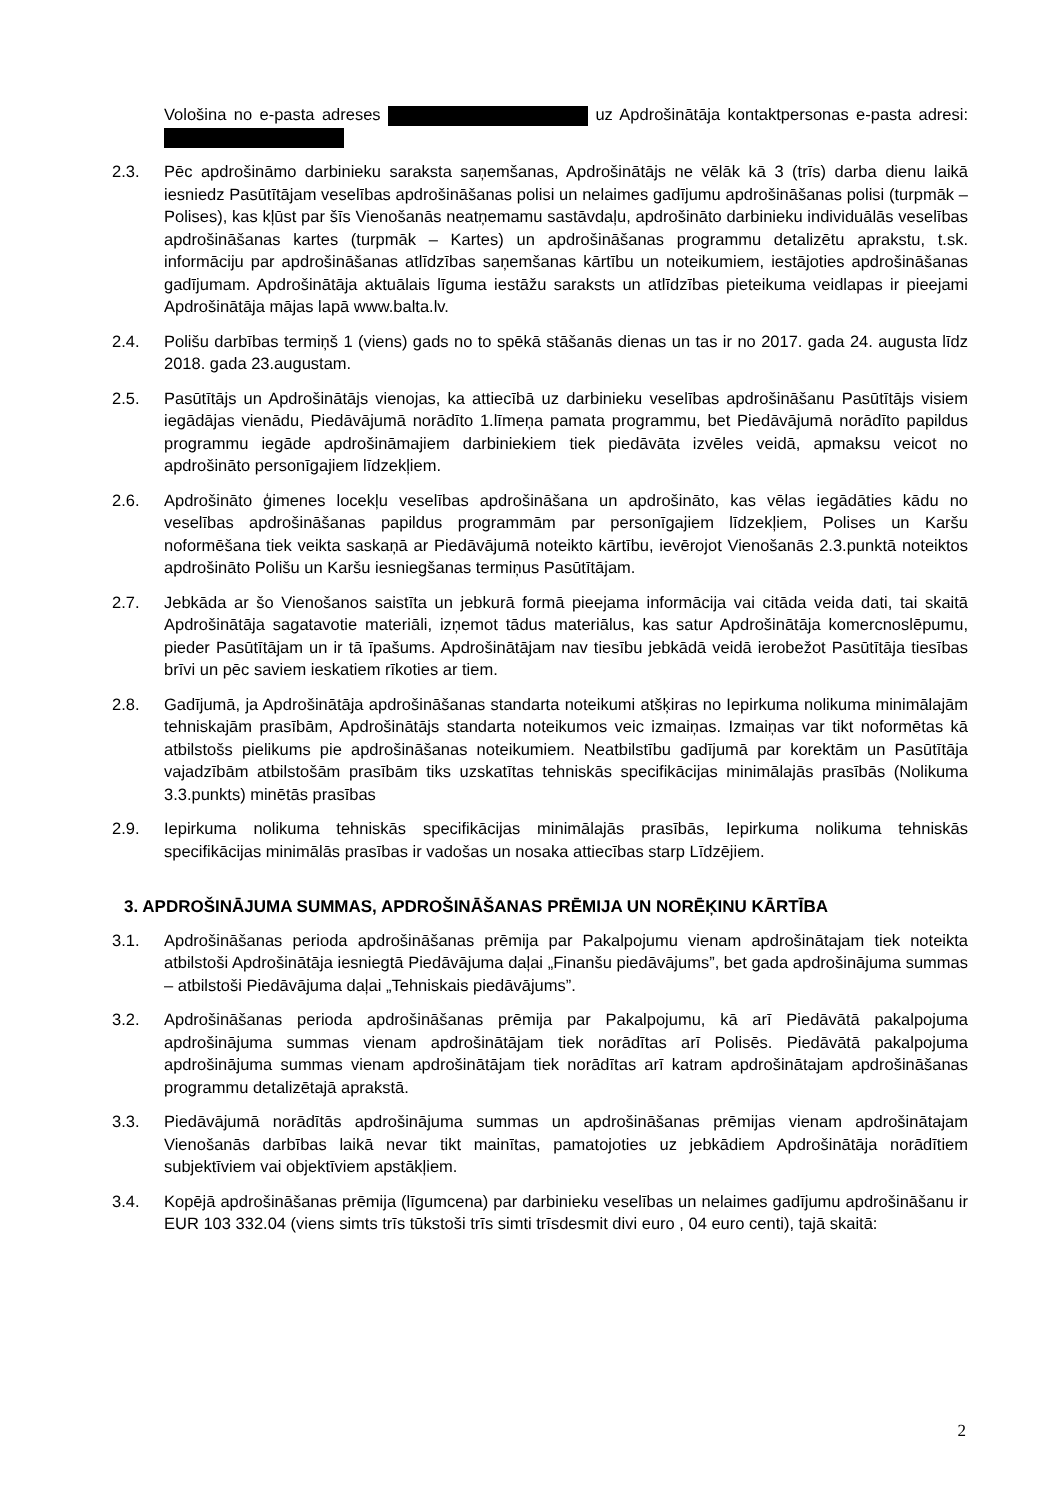Vološina no e-pasta adreses uz Apdrošinātāja kontaktpersonas e-pasta adresi:
2.3. Pēc apdrošināmo darbinieku saraksta saņemšanas, Apdrošinātājs ne vēlāk kā 3 (trīs) darba dienu laikā iesniedz Pasūtītājam veselības apdrošināšanas polisi un nelaimes gadījumu apdrošināšanas polisi (turpmāk – Polises), kas kļūst par šīs Vienošanās neatņemamu sastāvdaļu, apdrošināto darbinieku individuālās veselības apdrošināšanas kartes (turpmāk – Kartes) un apdrošināšanas programmu detalizētu aprakstu, t.sk. informāciju par apdrošināšanas atlīdzības saņemšanas kārtību un noteikumiem, iestājoties apdrošināšanas gadījumam. Apdrošinātāja aktuālais līguma iestāžu saraksts un atlīdzības pieteikuma veidlapas ir pieejami Apdrošinātāja mājas lapā www.balta.lv.
2.4. Polišu darbības termiņš 1 (viens) gads no to spēkā stāšanās dienas un tas ir no 2017. gada 24. augusta līdz 2018. gada 23.augustam.
2.5. Pasūtītājs un Apdrošinātājs vienojas, ka attiecībā uz darbinieku veselības apdrošināšanu Pasūtītājs visiem iegādājas vienādu, Piedāvājumā norādīto 1.līmeņa pamata programmu, bet Piedāvājumā norādīto papildus programmu iegāde apdrošināmajiem darbiniekiem tiek piedāvāta izvēles veidā, apmaksu veicot no apdrošināto personīgajiem līdzekļiem.
2.6. Apdrošināto ģimenes locekļu veselības apdrošināšana un apdrošināto, kas vēlas iegādāties kādu no veselības apdrošināšanas papildus programmām par personīgajiem līdzekļiem, Polises un Karšu noformēšana tiek veikta saskaņā ar Piedāvājumā noteikto kārtību, ievērojot Vienošanās 2.3.punktā noteiktos apdrošināto Polišu un Karšu iesniegšanas termiņus Pasūtītājam.
2.7. Jebkāda ar šo Vienošanos saistīta un jebkurā formā pieejama informācija vai citāda veida dati, tai skaitā Apdrošinātāja sagatavotie materiāli, izņemot tādus materiālus, kas satur Apdrošinātāja komercnoslēpumu, pieder Pasūtītājam un ir tā īpašums. Apdrošinātājam nav tiesību jebkādā veidā ierobežot Pasūtītāja tiesības brīvi un pēc saviem ieskatiem rīkoties ar tiem.
2.8. Gadījumā, ja Apdrošinātāja apdrošināšanas standarta noteikumi atšķiras no Iepirkuma nolikuma minimālajām tehniskajām prasībām, Apdrošinātājs standarta noteikumos veic izmaiņas. Izmaiņas var tikt noformētas kā atbilstošs pielikums pie apdrošināšanas noteikumiem. Neatbilstību gadījumā par korektām un Pasūtītāja vajadzībām atbilstošām prasībām tiks uzskatītas tehniskās specifikācijas minimālajās prasībās (Nolikuma 3.3.punkts) minētās prasības
2.9. Iepirkuma nolikuma tehniskās specifikācijas minimālajās prasībās, Iepirkuma nolikuma tehniskās specifikācijas minimālās prasības ir vadošas un nosaka attiecības starp Līdzējiem.
3. APDROŠINĀJUMA SUMMAS, APDROŠINĀŠANAS PRĒMIJA UN NORĒĶINU KĀRTĪBA
3.1. Apdrošināšanas perioda apdrošināšanas prēmija par Pakalpojumu vienam apdrošinātajam tiek noteikta atbilstoši Apdrošinātāja iesniegtā Piedāvājuma daļai „Finanšu piedāvājums”, bet gada apdrošinājuma summas – atbilstoši Piedāvājuma daļai „Tehniskais piedāvājums”.
3.2. Apdrošināšanas perioda apdrošināšanas prēmija par Pakalpojumu, kā arī Piedāvātā pakalpojuma apdrošinājuma summas vienam apdrošinātājam tiek norādītas arī Polisēs. Piedāvātā pakalpojuma apdrošinājuma summas vienam apdrošinātājam tiek norādītas arī katram apdrošinātajam apdrošināšanas programmu detalizētajā aprakstā.
3.3. Piedāvājumā norādītās apdrošinājuma summas un apdrošināšanas prēmijas vienam apdrošinātajam Vienošanās darbības laikā nevar tikt mainītas, pamatojoties uz jebkādiem Apdrošinātāja norādītiem subjektīviem vai objektīviem apstākļiem.
3.4. Kopējā apdrošināšanas prēmija (līgumcena) par darbinieku veselības un nelaimes gadījumu apdrošināšanu ir EUR 103 332.04 (viens simts trīs tūkstoši trīs simti trīsdesmit divi euro , 04 euro centi), tajā skaitā:
2